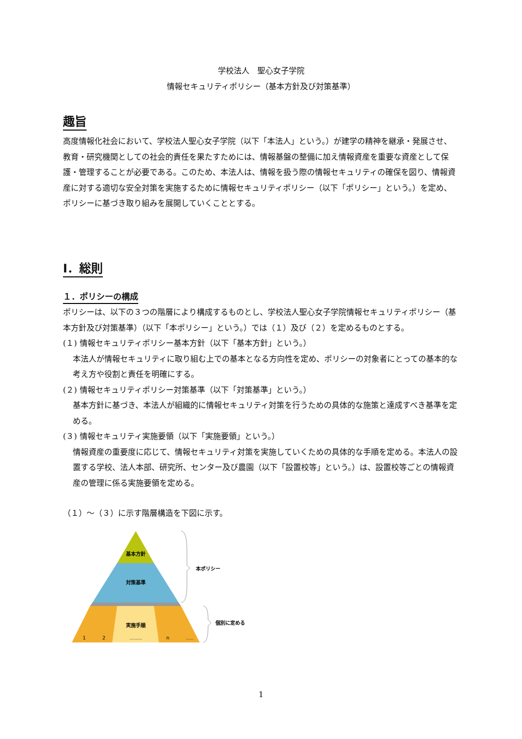学校法人　聖心女子学院
情報セキュリティポリシー（基本方針及び対策基準）
趣旨
高度情報化社会において、学校法人聖心女子学院（以下「本法人」という。）が建学の精神を継承・発展させ、教育・研究機関としての社会的責任を果たすためには、情報基盤の整備に加え情報資産を重要な資産として保護・管理することが必要である。このため、本法人は、情報を扱う際の情報セキュリティの確保を図り、情報資産に対する適切な安全対策を実施するために情報セキュリティポリシー（以下「ポリシー」という。）を定め、ポリシーに基づき取り組みを展開していくこととする。
Ⅰ．総則
１．ポリシーの構成
ポリシーは、以下の３つの階層により構成するものとし、学校法人聖心女子学院情報セキュリティポリシー（基本方針及び対策基準）（以下「本ポリシー」という。）では（１）及び（２）を定めるものとする。
(１) 情報セキュリティポリシー基本方針（以下「基本方針」という。）
本法人が情報セキュリティに取り組む上での基本となる方向性を定め、ポリシーの対象者にとっての基本的な考え方や役割と責任を明確にする。
(２) 情報セキュリティポリシー対策基準（以下「対策基準」という。）
基本方針に基づき、本法人が組織的に情報セキュリティ対策を行うための具体的な施策と達成すべき基準を定める。
(３) 情報セキュリティ実施要領（以下「実施要領」という。）
情報資産の重要度に応じて、情報セキュリティ対策を実施していくための具体的な手順を定める。本法人の設置する学校、法人本部、研究所、センター及び農園（以下「設置校等」という。）は、設置校等ごとの情報資産の管理に係る実施要領を定める。
（１）～（３）に示す階層構造を下図に示す。
基本方針
対策基準
実施手順
1
2
..........
n
......
本ポリシー
個別に定める
1